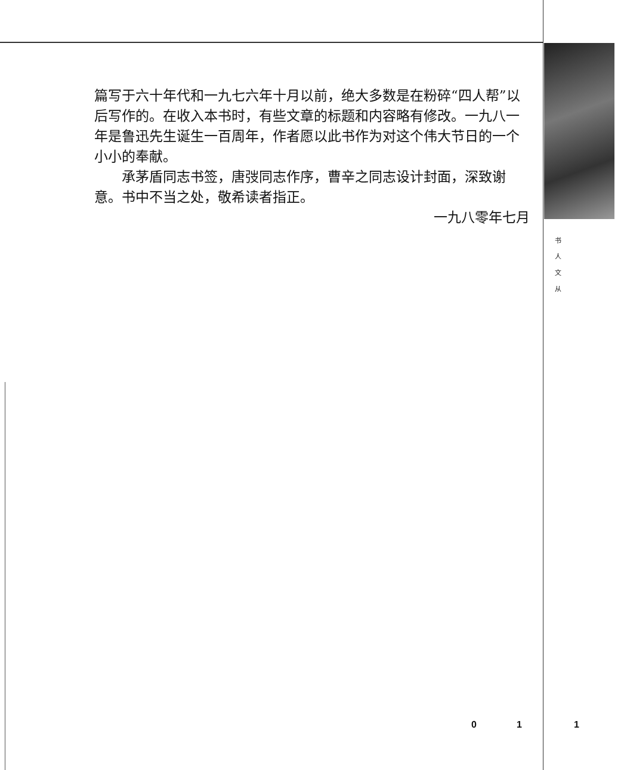篇写于六十年代和一九七六年十月以前，绝大多数是在粉碎“四人帮”以后写作的。在收入本书时，有些文章的标题和内容略有修改。一九八一年是鲁迅先生诞生一百周年，作者愿以此书作为对这个伟大节日的一个小小的奉献。
承茅盾同志书签，唐弢同志作序，曹辛之同志设计封面，深致谢意。书中不当之处，敬希读者指正。
一九八零年七月
书
人
文
从
0 1 1